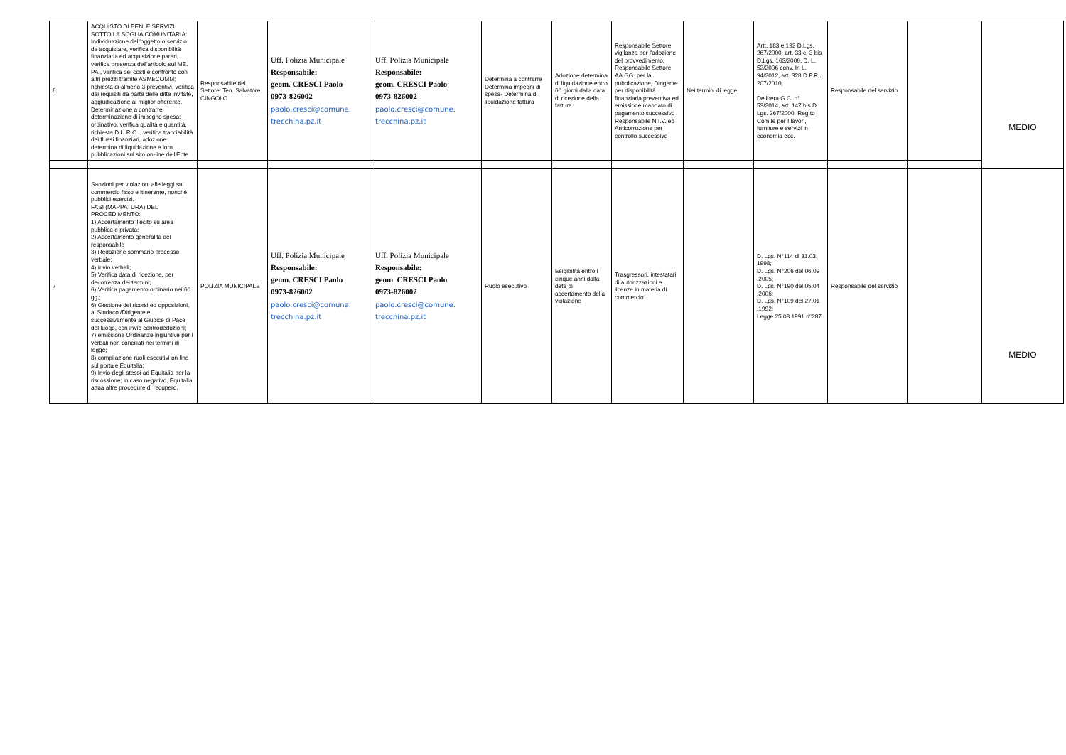| 6 | ACQUISTO DI BENI E SERVIZI SOTTO LA SOGLIA COMUNITARIA: Individuazione dell'oggetto o servizio da acquistare, verifica disponibilità finanziaria ed acquisizione pareri, verifica presenza dell'articolo sul ME. PA., verifica dei costi e confronto con altri prezzi tramite ASMECOMM; richiesta di almeno 3 preventivi, verifica dei requisiti da parte delle ditte invitate, aggiudicazione al miglior offerente. Determinazione a contrarre, determinazione di impegno spesa; ordinativo, verifica qualità e quantità, richiesta D.U.R.C ., verifica tracciabilità dei flussi finanziari, adozione determina di liquidazione e loro pubblicazioni sul sito on-line dell'Ente | Responsabile del Settore: Ten. Salvatore CINGOLO | Uff. Polizia Municipale Responsabile: geom. CRESCI Paolo 0973-826002 paolo.cresci@comune. trecchina.pz.it | Uff. Polizia Municipale Responsabile: geom. CRESCI Paolo 0973-826002 paolo.cresci@comune. trecchina.pz.it | Determina a contrarre Determina impegni di spesa- Determina di liquidazione fattura | Adozione determina di liquidazione entro 60 giorni dalla data di ricezione della fattura | Responsabile Settore vigilanza per l'adozione del provvedimento, Responsabile Settore AA.GG. per la pubblicazione, Dirigente per disponibilità finanziaria preventiva ed emissione mandato di pagamento successivo Responsabile N.I.V. ed Anticorruzione per controllo successivo | Nei termini di legge | Artt. 183 e 192 D.Lgs. 267/2000, art. 33 c. 3 bis D.Lgs. 163/2006, D. L. 52/2006 conv. In L. 94/2012, art. 328 D.P.R . 207/2010; Delibera G.C. n° 53/2014, art. 147 bis D. Lgs. 267/2000, Reg.to Com.le per I lavori, furniture e servizi in economia ecc. | Responsabile del servizio | | MEDIO |
| 7 | Sanzioni per violazioni alle leggi sul commercio fisso e itinerante, nonché pubblici esercizi. FASI (MAPPATURA) DEL PROCEDIMENTO: 1) Accertamento illecito su area pubblica e privata; 2) Accertamento generalità del responsabile 3) Redazione sommario processo verbale; 4) Invio verbali; 5) Verifica data di ricezione, per decorrenza dei termini; 6) Verifica pagamento ordinario nei 60 gg.; 6) Gestione dei ricorsi ed opposizioni, al Sindaco /Dirigente e successivamente al Giudice di Pace del luogo, con invio controdeduzioni; 7) emissione Ordinanze ingiuntive per i verbali non conciliati nei termini di legge; 8) compilazione ruoli esecutivi on line sul portale Equitalia; 9) Invio degli stessi ad Equitalia per la riscossione; in caso negativo, Equitalia attua altre procedure di recupero. | POLIZIA MUNICIPALE | Uff. Polizia Municipale Responsabile: geom. CRESCI Paolo 0973-826002 paolo.cresci@comune. trecchina.pz.it | Uff. Polizia Municipale Responsabile: geom. CRESCI Paolo 0973-826002 paolo.cresci@comune. trecchina.pz.it | Ruolo esecutivo | Esigibilità entro i cinque anni dalla data di accertamento della violazione | Trasgressori, intestatari di autorizzazioni e licenze in materia di commercio | | D. Lgs. N°114 dl 31.03, 1998; D. Lgs. N°206 del 06.09 .2005; D. Lgs. N°190 del 05.04 .2006; D. Lgs. N°109 del 27.01 .1992; Legge 25.08.1991 n°287 | Responsabile del servizio | | MEDIO |